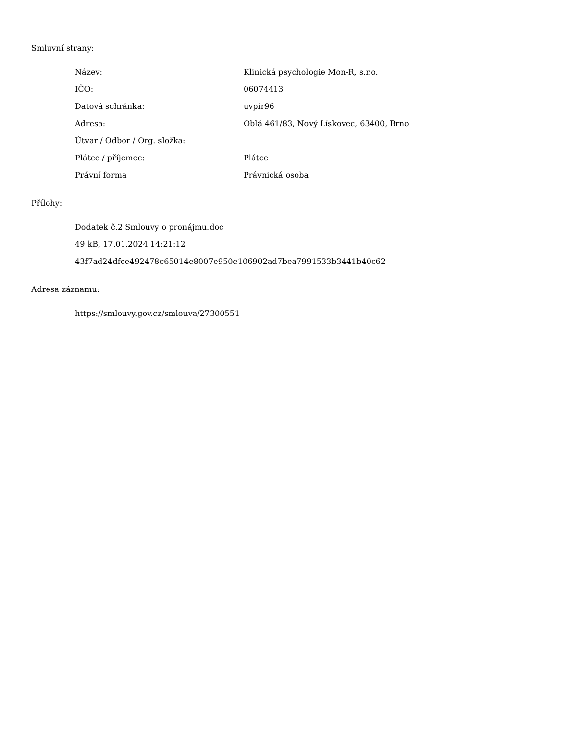Smluvní strany:
| Název: | Klinická psychologie Mon-R, s.r.o. |
| IČO: | 06074413 |
| Datová schránka: | uvpir96 |
| Adresa: | Oblá 461/83, Nový Lískovec, 63400, Brno |
| Útvar / Odbor / Org. složka: | |
| Plátce / příjemce: | Plátce |
| Právní forma | Právnická osoba |
Přílohy:
Dodatek č.2 Smlouvy o pronájmu.doc
49 kB, 17.01.2024 14:21:12
43f7ad24dfce492478c65014e8007e950e106902ad7bea7991533b3441b40c62
Adresa záznamu:
https://smlouvy.gov.cz/smlouva/27300551